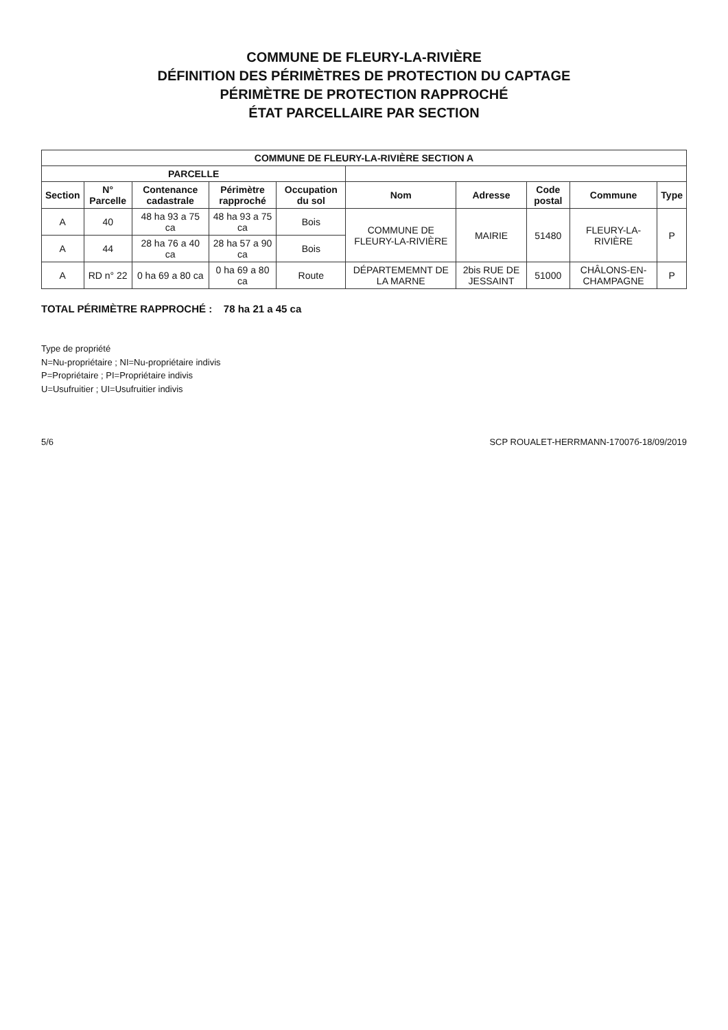COMMUNE DE FLEURY-LA-RIVIÈRE
DÉFINITION DES PÉRIMÈTRES DE PROTECTION DU CAPTAGE
PÉRIMÈTRE DE PROTECTION RAPPROCHÉ
ÉTAT PARCELLAIRE PAR SECTION
| COMMUNE DE FLEURY-LA-RIVIÈRE SECTION A | | | | | | | | | |
| --- | --- | --- | --- | --- | --- | --- | --- | --- | --- |
| PARCELLE | | | | | | | | | |
| Section | N° Parcelle | Contenance cadastrale | Périmètre rapproché | Occupation du sol | Nom | Adresse | Code postal | Commune | Type |
| A | 40 | 48 ha 93 a 75 ca | 48 ha 93 a 75 ca | Bois | COMMUNE DE FLEURY-LA-RIVIÈRE | MAIRIE | 51480 | FLEURY-LA-RIVIÈRE | P |
| A | 44 | 28 ha 76 a 40 ca | 28 ha 57 a 90 ca | Bois | | | | | |
| A | RD n° 22 | 0 ha 69 a 80 ca | 0 ha 69 a 80 ca | Route | DÉPARTEMEMNT DE LA MARNE | 2bis RUE DE JESSAINT | 51000 | CHÂLONS-EN-CHAMPAGNE | P |
TOTAL PÉRIMÈTRE RAPPROCHÉ : 78 ha 21 a 45 ca
Type de propriété
N=Nu-propriétaire ; NI=Nu-propriétaire indivis
P=Propriétaire ; PI=Propriétaire indivis
U=Usufruitier ; UI=Usufruitier indivis
5/6 SCP ROUALET-HERRMANN-17007б-18/09/2019